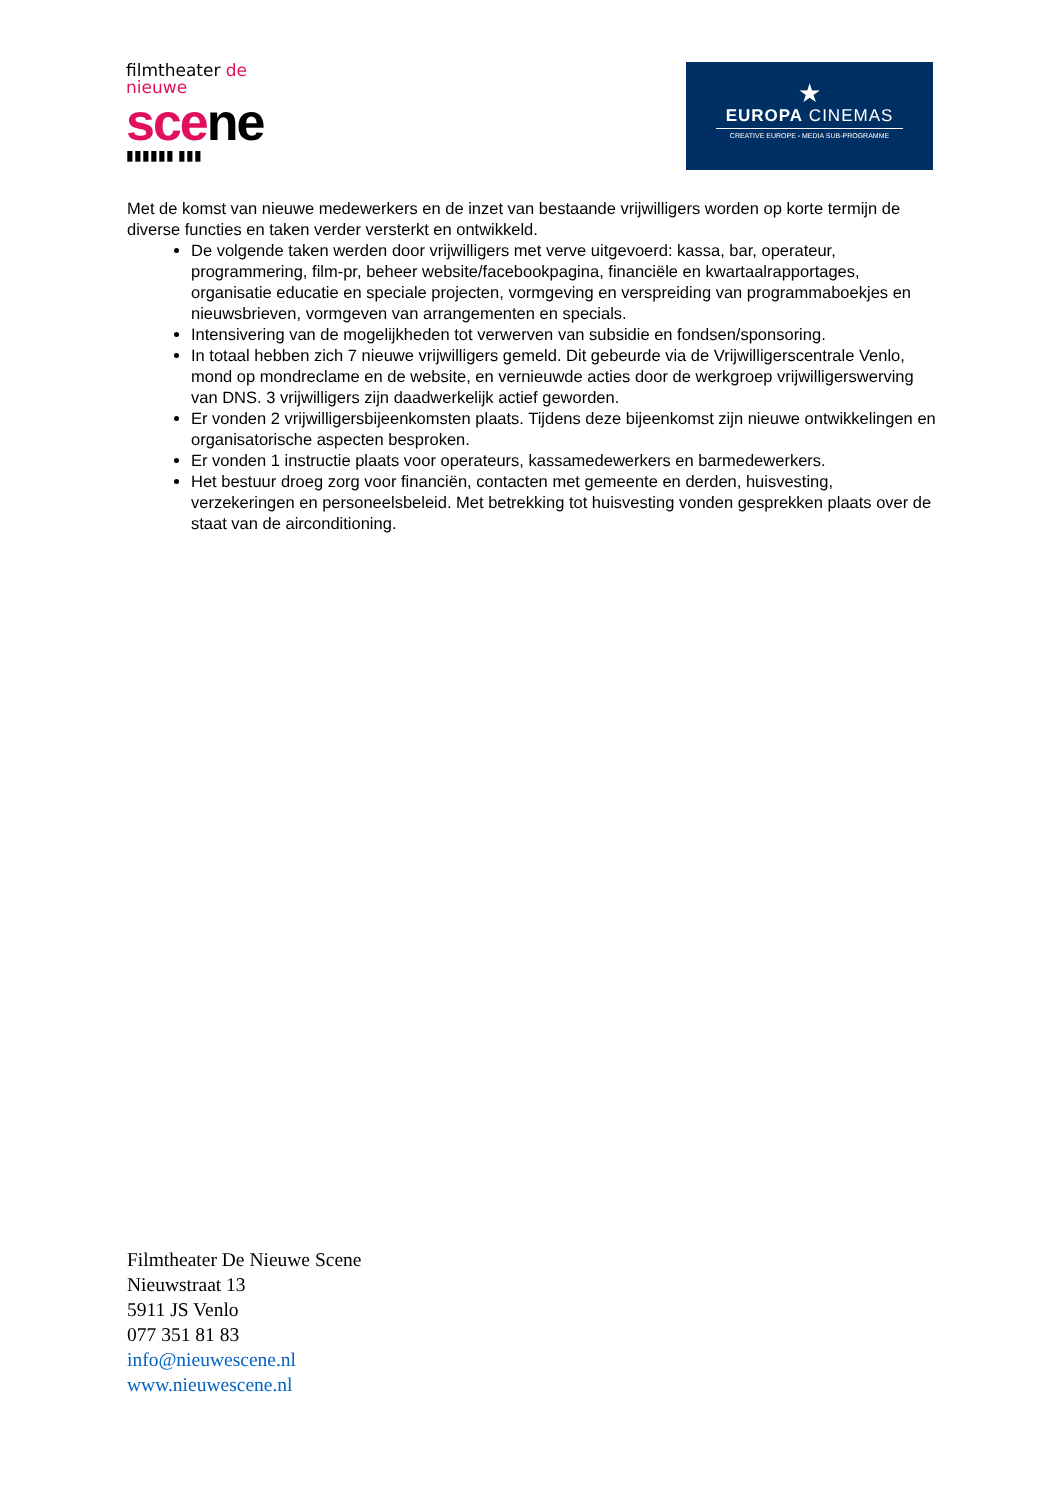filmtheater de nieuwe
scene
▮▮▮▮▮▮ ▮▮▮
★
EUROPA CINEMAS
CREATIVE EUROPE - MEDIA SUB-PROGRAMME
Met de komst van nieuwe medewerkers en de inzet van bestaande vrijwilligers worden op korte termijn de diverse functies en taken verder versterkt en ontwikkeld.
De volgende taken werden door vrijwilligers met verve uitgevoerd: kassa, bar, operateur, programmering, film-pr, beheer website/facebookpagina, financiële en kwartaalrapportages, organisatie educatie en speciale projecten, vormgeving en verspreiding van programmaboekjes en nieuwsbrieven, vormgeven van arrangementen en specials.
Intensivering van de mogelijkheden tot verwerven van subsidie en fondsen/sponsoring.
In totaal hebben zich 7 nieuwe vrijwilligers gemeld. Dit gebeurde via de Vrijwilligerscentrale Venlo, mond op mondreclame en de website, en vernieuwde acties door de werkgroep vrijwilligerswerving van DNS. 3 vrijwilligers zijn daadwerkelijk actief geworden.
Er vonden 2 vrijwilligersbijeenkomsten plaats. Tijdens deze bijeenkomst zijn nieuwe ontwikkelingen en organisatorische aspecten besproken.
Er vonden 1 instructie plaats voor operateurs, kassamedewerkers en barmedewerkers.
Het bestuur droeg zorg voor financiën, contacten met gemeente en derden, huisvesting, verzekeringen en personeelsbeleid. Met betrekking tot huisvesting vonden gesprekken plaats over de staat van de airconditioning.
Filmtheater De Nieuwe Scene
Nieuwstraat 13
5911 JS Venlo
077 351 81 83
info@nieuwescene.nl
www.nieuwescene.nl